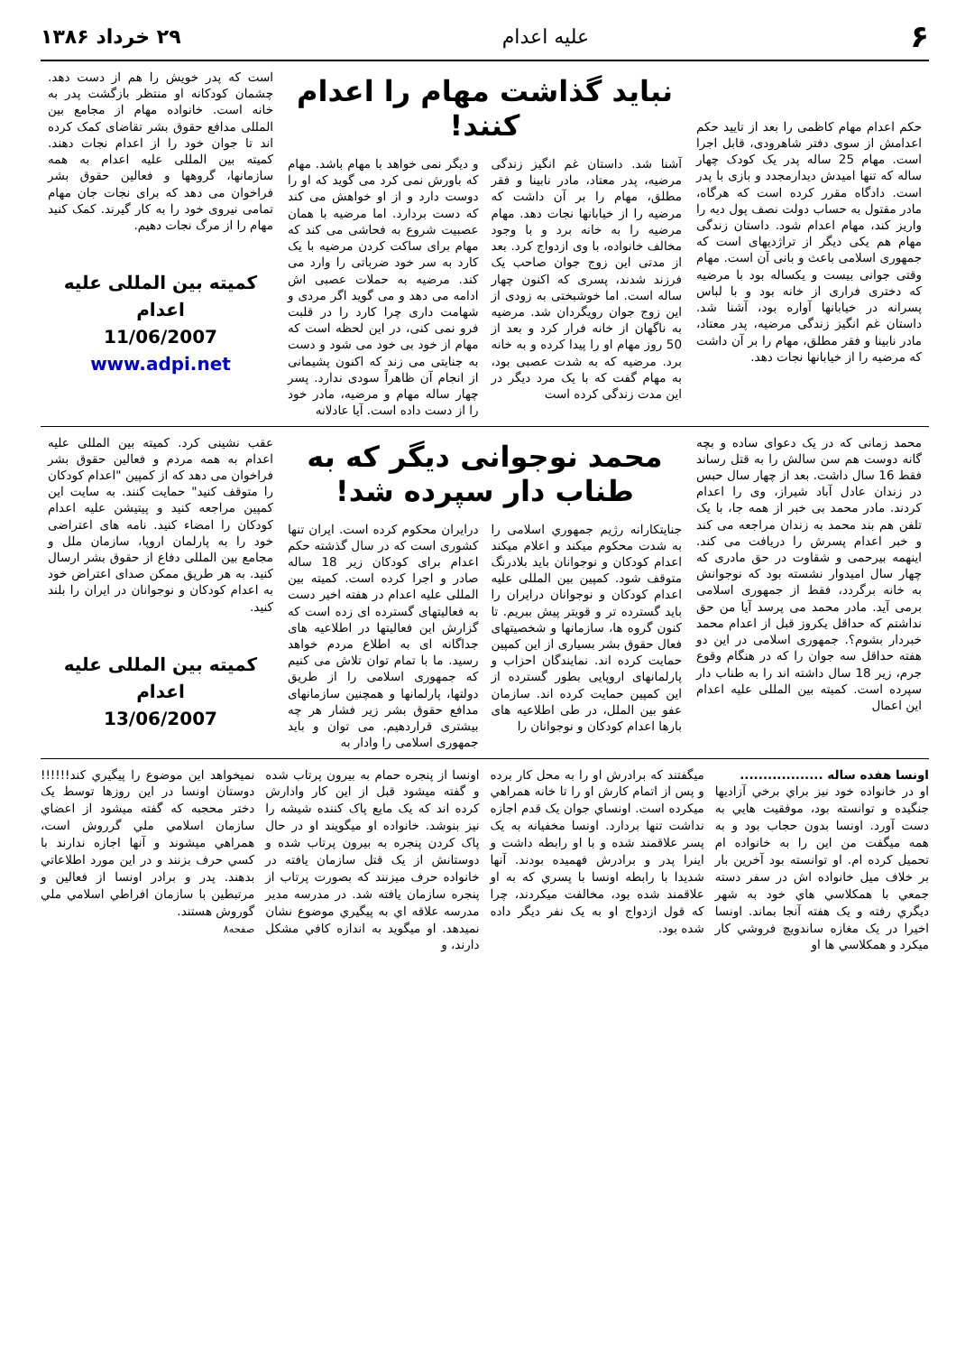۶ علیه اعدام ۲۹ خرداد ۱۳۸۶
حکم اعدام مهام کاظمی را بعد از تایید حکم اعدامش از سوی دفتر شاهرودی، قابل اجرا است. مهام 25 ساله پدر یک کودک چهار ساله که تنها امیدش دیدارمجدد و بازی با پدر است. دادگاه مقرر کرده است که هرگاه، مادر مقتول به حساب دولت نصف پول دیه را واریز کند، مهام اعدام شود. داستان زندگی مهام هم یکی دیگر از تراژدیهای است که جمهوری اسلامی باعث و بانی آن است. مهام وقتی جوانی بیست و یکساله بود با مرضیه که دختری فراری از خانه بود و با لباس پسرانه در خیابانها آواره بود، آشنا شد. داستان غم انگیز زندگی مرضیه، پدر معتاد، مادر نابینا و فقر مطلق، مهام را بر آن داشت که مرضیه را از خیابانها نجات دهد.
نباید گذاشت مهام را اعدام کنند!
آشنا شد. داستان غم انگیز زندگی مرضیه، پدر معتاد، مادر نابینا و فقر مطلق، مهام را بر آن داشت که مرضیه را از خیابانها نجات دهد. مهام مرضیه را به خانه برد و با وجود مخالف خانواده، با وی ازدواج کرد. بعد از مدتی این زوج جوان صاحب یک فرزند شدند، پسری که اکنون چهار ساله است. اما خوشبختی به زودی از این زوج جوان رویگردان شد. مرضیه به ناگهان از خانه فرار کرد و بعد از 50 روز مهام او را پیدا کرده و به خانه برد. مرضیه که به شدت عصبی بود، به مهام گفت که با یک مرد دیگر در این مدت زندگی کرده است
و دیگر نمی خواهد با مهام باشد. مهام که باورش نمی کرد می گوید که او را دوست دارد و از او خواهش می کند که دست بردارد. اما مرضیه با همان عصبیت شروع به فحاشی می کند که مهام برای ساکت کردن مرضیه با یک کارد به سر خود ضرباتی را وارد می کند. مرضیه به حملات عصبی اش ادامه می دهد و می گوید اگر مردی و شهامت داری چرا کارد را در قلبت فرو نمی کنی، در این لحظه است که مهام از خود بی خود می شود و دست به جنایتی می زند که اکنون پشیمانی از انجام آن ظاهراً سودی ندارد. پسر چهار ساله مهام و مرضیه، مادر خود را از دست داده است. آیا عادلانه
است که پدر خویش را هم از دست دهد. چشمان کودکانه او منتظر بازگشت پدر به خانه است. خانواده مهام از مجامع بین المللی مدافع حقوق بشر تقاضای کمک کرده اند تا جوان خود را از اعدام نجات دهند. کمیته بین المللی علیه اعدام به همه سازمانها، گروهها و فعالین حقوق بشر فراخوان می دهد که برای نجات جان مهام تمامی نیروی خود را به کار گیرند. کمک کنید مهام را از مرگ نجات دهیم.
کمیته بین المللی علیه اعدام
11/06/2007
www.adpi.net
محمد زمانی که در یک دعوای ساده و بچه گانه دوست هم سن سالش را به قتل رساند فقط 16 سال داشت. بعد از چهار سال حبس در زندان عادل آباد شیراز، وی را اعدام کردند. مادر محمد بی خبر از همه جا، با یک تلفن هم بند محمد به زندان مراجعه می کند و خبر اعدام پسرش را دریافت می کند. اینهمه بیرحمی و شقاوت در حق مادری که چهار سال امیدوار نشسته بود که نوجوانش به خانه برگردد، فقط از جمهوری اسلامی برمی آید. مادر محمد می پرسد آیا من حق نداشتم که حداقل یکروز قبل از اعدام محمد خبردار بشوم؟. جمهوری اسلامی در این دو هفته حداقل سه جوان را که در هنگام وقوع جرم، زیر 18 سال داشته اند را به طناب دار سپرده است. کمیته بین المللی علیه اعدام این اعمال
محمد نوجوانی دیگر که به طناب دار سپرده شد!
جنایتکارانه رژیم جمهوري اسلامی را به شدت محکوم میکند و اعلام میکند اعدام کودکان و نوجوانان باید بلادرنگ متوقف شود. کمپین بین المللی علیه اعدام کودکان و نوجوانان درایران را باید گسترده تر و قویتر پیش ببریم. تا کنون گروه ها، سازمانها و شخصیتهای فعال حقوق بشر بسیاری از این کمپین حمایت کرده اند. نمایندگان احزاب و پارلمانهای اروپایی بطور گسترده از این کمپین حمایت کرده اند. سازمان عفو بین الملل، در طی اطلاعیه های بارها اعدام کودکان و نوجوانان را
درایران محکوم کرده است. ایران تنها کشوری است که در سال گذشته حکم اعدام برای کودکان زیر 18 ساله صادر و اجرا کرده است. کمیته بین المللی علیه اعدام در هفته اخیر دست به فعالیتهای گسترده ای زده است که گزارش این فعالیتها در اطلاعیه های جداگانه ای به اطلاع مردم خواهد رسید. ما با تمام توان تلاش می کنیم که جمهوری اسلامی را از طریق دولتها، پارلمانها و همچنین سازمانهای مدافع حقوق بشر زیر فشار هر چه بیشتری قراردهیم. می توان و باید جمهوری اسلامی را وادار به
عقب نشینی کرد. کمیته بین المللی علیه اعدام به همه مردم و فعالین حقوق بشر فراخوان می دهد که از کمپین "اعدام کودکان را متوقف کنید" حمایت کنند. به سایت این کمپین مراجعه کنید و پیتیشن علیه اعدام کودکان را امضاء کنید. نامه های اعتراضی خود را به پارلمان اروپا، سازمان ملل و مجامع بین المللی دفاع از حقوق بشر ارسال کنید. به هر طریق ممکن صدای اعتراض خود به اعدام کودکان و نوجوانان در ایران را بلند کنید.
کمیته بین المللی علیه اعدام
13/06/2007
اونسا هفده ساله ..................
او در خانواده خود نیز براي برخي آزادیها جنگیده و توانسته بود، موفقیت هایي به دست آورد. اونسا بدون حجاب بود و به همه میگفت من این را به خانواده ام تحمیل کرده ام. او توانسته بود آخرین بار بر خلاف میل خانواده اش در سفر دسته جمعي با همکلاسي هاي خود به شهر دیگري رفته و یک هفته آنجا بماند. اونسا اخیرا در یک مغازه ساندویچ فروشي کار میکرد و همکلاسي ها او
میگفتند که برادرش او را به محل کار برده و پس از اتمام کارش او را تا خانه همراهي میکرده است. اونساي جوان یک قدم اجازه نداشت تنها بردارد. اونسا مخفیانه به یک پسر علاقمند شده و با او رابطه داشت و اینرا پدر و برادرش فهمیده بودند. آنها شدیدا با رابطه اونسا با پسري که به او علاقمند شده بود، مخالفت میکردند، چرا که قول ازدواج او به یک نفر دیگر داده شده بود.
اونسا از پنجره حمام به بیرون پرتاب شده و گفته میشود قبل از این کار وادارش کرده اند که یک مایع پاک کننده شیشه را نیز بنوشد. خانواده او میگویند او در حال پاک کردن پنجره به بیرون پرتاب شده و دوستانش از یک قتل سازمان یافته در خانواده حرف میزنند که بصورت پرتاب از پنجره سازمان یافته شد. در مدرسه مدیر مدرسه علاقه اي به پیگیري موضوع نشان نمیدهد. او میگوید به اندازه کافي مشکل دارند، و
نمیخواهد این موضوع را پیگیري کند!!!!!! دوستان اونسا در این روزها توسط یک دختر محجبه که گفته میشود از اعضاي سازمان اسلامي ملي گرروش است، همراهي میشوند و آنها اجازه ندارند با کسي حرف بزنند و در این مورد اطلاعاتي بدهند. پدر و برادر اونسا از فعالین و مرتبطین با سازمان افراطي اسلامي ملي گوروش هستند.
صفحه۸